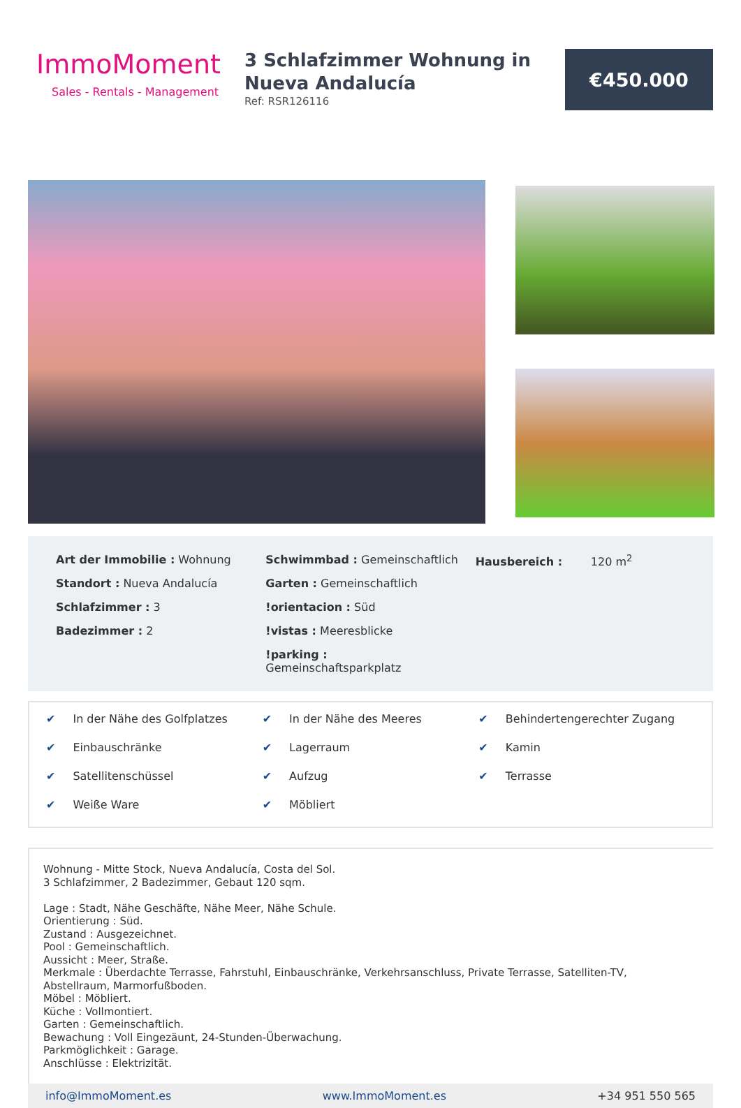ImmoMoment
Sales - Rentals - Management
3 Schlafzimmer Wohnung in Nueva Andalucía
Ref: RSR126116
€450.000
Art der Immobilie : Wohnung
Standort : Nueva Andalucía
Schlafzimmer : 3
Badezimmer : 2
Schwimmbad : Gemeinschaftlich
Garten : Gemeinschaftlich
!orientacion : Süd
!vistas : Meeresblicke
!parking :
Gemeinschaftsparkplatz
Hausbereich : 120 m<sup>2</sup>
✔ In der Nähe des Golfplatzes
✔ In der Nähe des Meeres
✔ Behindertengerechter Zugang
✔ Einbauschränke
✔ Lagerraum
✔ Kamin
✔ Satellitenschüssel
✔ Aufzug
✔ Terrasse
✔ Weiße Ware
✔ Möbliert
Wohnung - Mitte Stock, Nueva Andalucía, Costa del Sol.
3 Schlafzimmer, 2 Badezimmer, Gebaut 120 sqm.
Lage : Stadt, Nähe Geschäfte, Nähe Meer, Nähe Schule.
Orientierung : Süd.
Zustand : Ausgezeichnet.
Pool : Gemeinschaftlich.
Aussicht : Meer, Straße.
Merkmale : Überdachte Terrasse, Fahrstuhl, Einbauschränke, Verkehrsanschluss, Private Terrasse, Satelliten-TV, Abstellraum, Marmorfußboden.
Möbel : Möbliert.
Küche : Vollmontiert.
Garten : Gemeinschaftlich.
Bewachung : Voll Eingezäunt, 24-Stunden-Überwachung.
Parkmöglichkeit : Garage.
Anschlüsse : Elektrizität.
info@ImmoMoment.es www.ImmoMoment.es +34 951 550 565